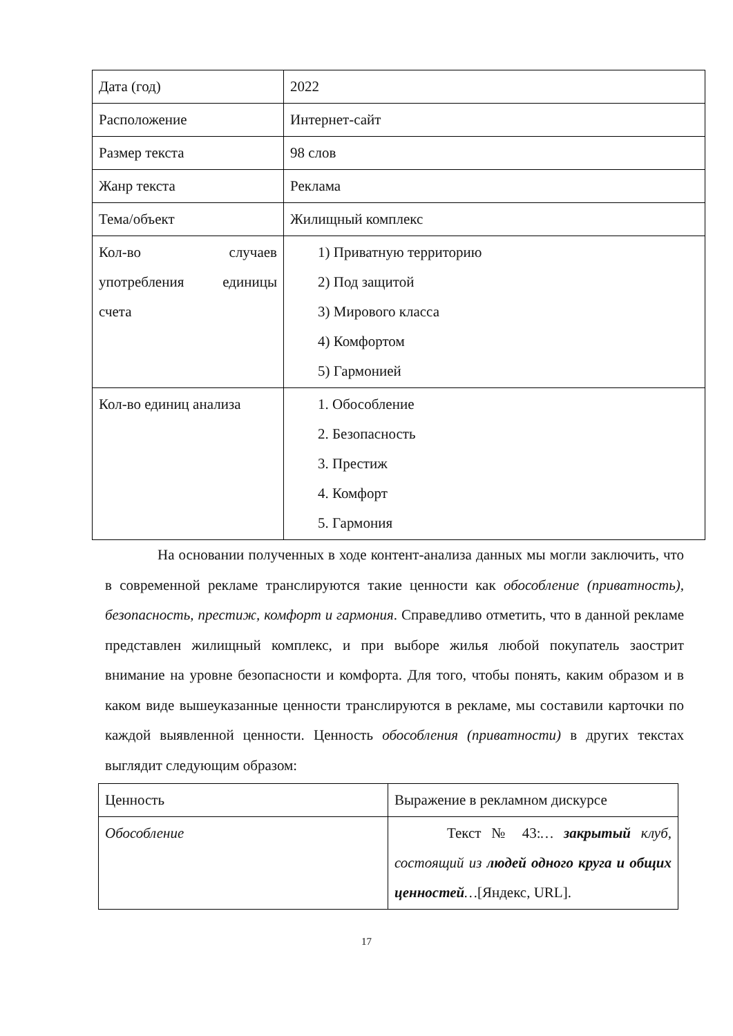| Дата (год) | 2022 |
| Расположение | Интернет-сайт |
| Размер текста | 98 слов |
| Жанр текста | Реклама |
| Тема/объект | Жилищный комплекс |
| Кол-во случаев употребления единицы счета | 1) Приватную территорию 2) Под защитой 3) Мирового класса 4) Комфортом 5) Гармонией |
| Кол-во единиц анализа | 1. Обособление 2. Безопасность 3. Престиж 4. Комфорт 5. Гармония |
На основании полученных в ходе контент-анализа данных мы могли заключить, что в современной рекламе транслируются такие ценности как обособление (приватность), безопасность, престиж, комфорт и гармония. Справедливо отметить, что в данной рекламе представлен жилищный комплекс, и при выборе жилья любой покупатель заострит внимание на уровне безопасности и комфорта. Для того, чтобы понять, каким образом и в каком виде вышеуказанные ценности транслируются в рекламе, мы составили карточки по каждой выявленной ценности. Ценность обособления (приватности) в других текстах выглядит следующим образом:
| Ценность | Выражение в рекламном дискурсе |
| Обособление | Текст № 43: … закрытый клуб, состоящий из людей одного круга и общих ценностей … [Яндекс, URL]. |
17